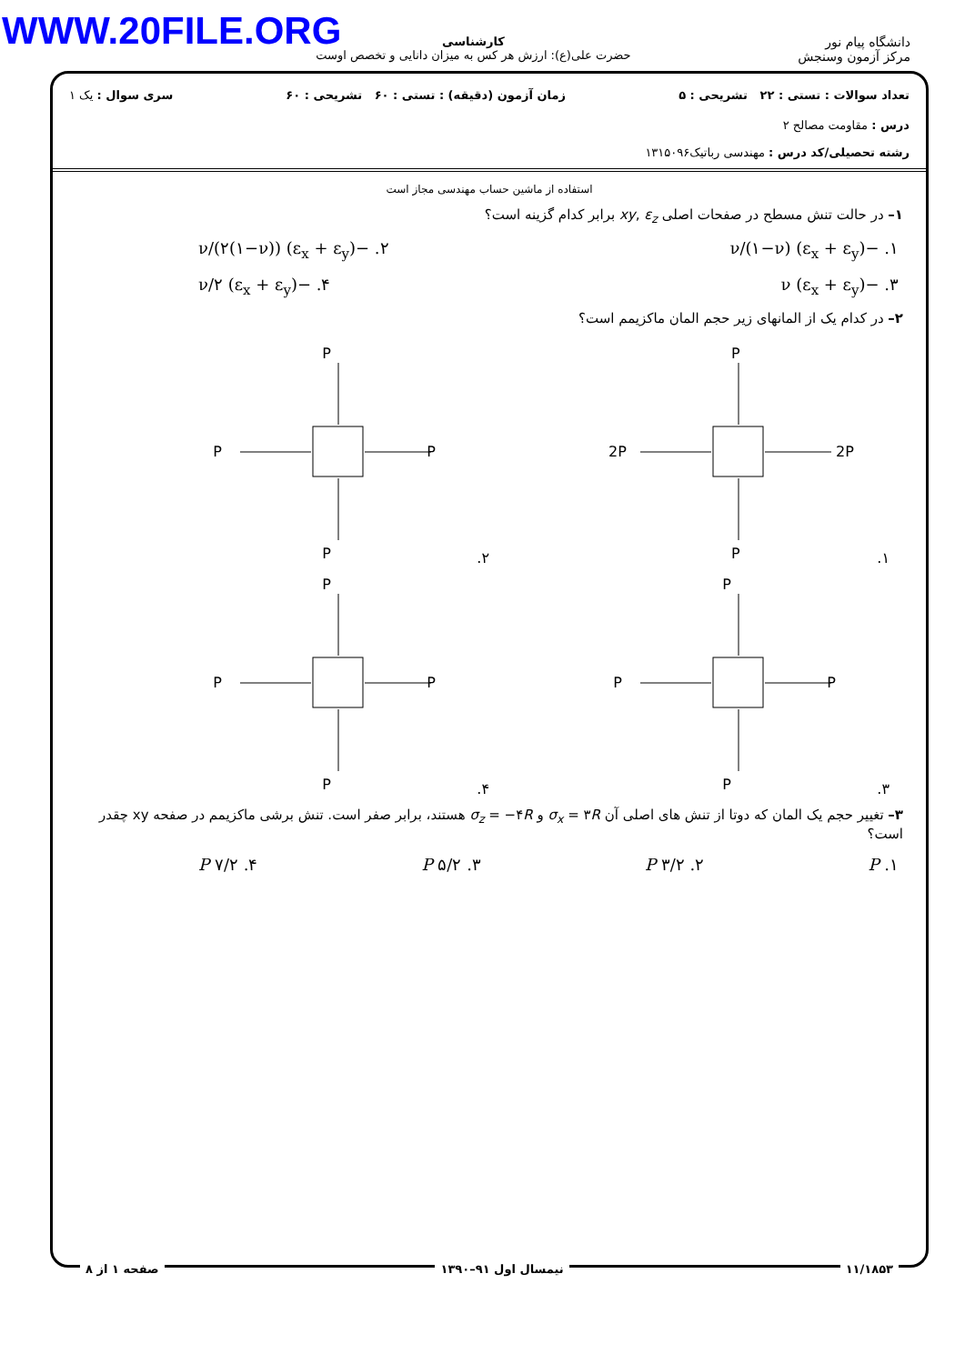WWW.20FILE.ORG
دانشگاه پیام نور
مرکز آزمون وسنجش
کارشناسی
حضرت علی(ع): ارزش هر کس به میزان دانایی و تخصص اوست
تعداد سوالات : تستی : ۲۲ تشریحی : ۵ زمان آزمون (دقیقه) : تستی : ۶۰ تشریحی : ۶۰ سری سوال : یک ۱
درس : مقاومت مصالح ۲
رشته تحصیلی/کد درس : مهندسی رباتیک۱۳۱۵۰۹۶
استفاده از ماشین حساب مهندسی مجاز است
۱– در حالت تنش مسطح در صفحات اصلی xy, ε<sub>z</sub> برابر کدام گزینه است؟
۱. −ν/(۱−ν) (ε<sub>x</sub> + ε<sub>y</sub>) ۲. −ν/(۲(۱−ν)) (ε<sub>x</sub> + ε<sub>y</sub>)
۳. −ν (ε<sub>x</sub> + ε<sub>y</sub>) ۴. −ν/۲ (ε<sub>x</sub> + ε<sub>y</sub>)
۲– در کدام یک از المانهای زیر حجم المان ماکزیمم است؟
۱.
P
P
2P
2P
۲.
P
P
P
P
۳.
P
P
P
P
۴.
P
P
P
P
۳– تغییر حجم یک المان که دوتا از تنش های اصلی آن σ<sub>x</sub> = ۳R و σ<sub>z</sub> = −۴R هستند، برابر صفر است. تنش برشی ماکزیمم در صفحه xy چقدر است؟
۱. P ۲. ۳/۲ P ۳. ۵/۲ P ۴. ۷/۲ P
۱۱/۱۸۵۳ نیمسال اول ۹۱–۱۳۹۰ صفحه ۱ از ۸